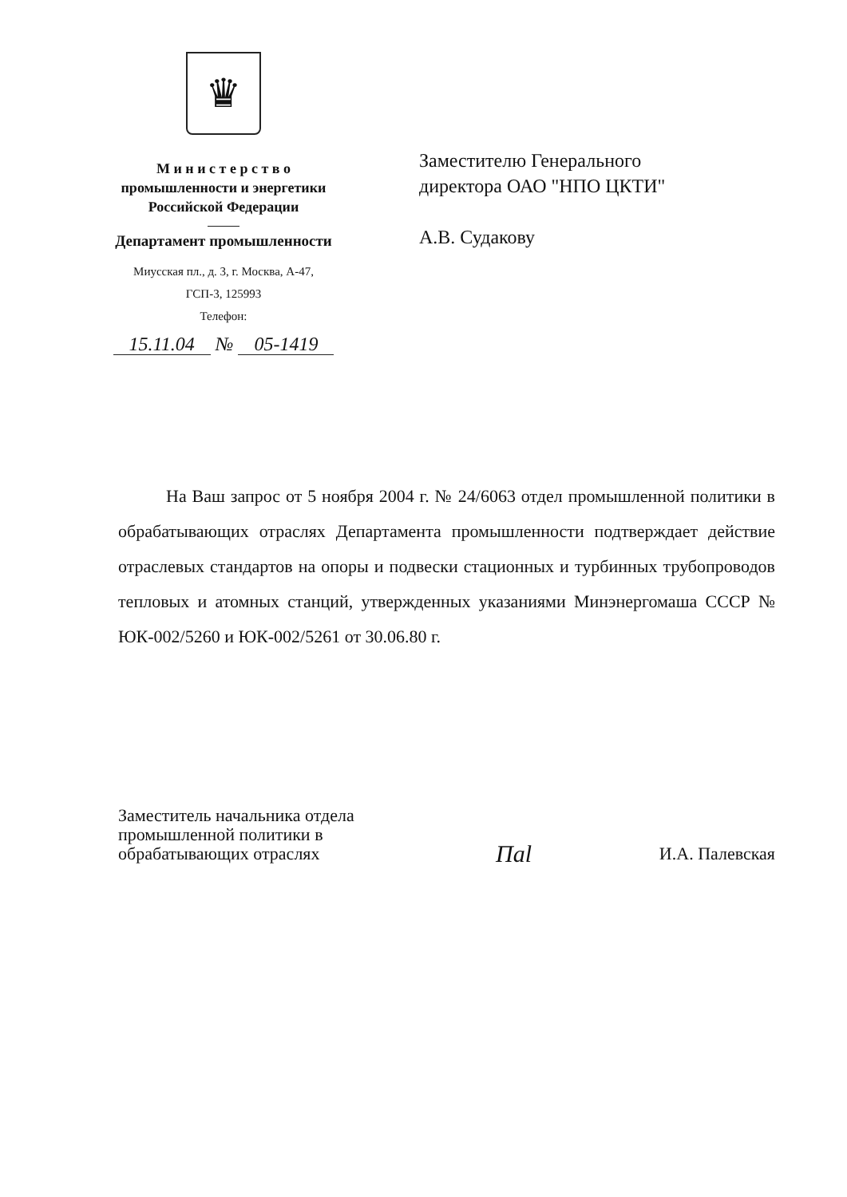♛
М и н и с т е р с т в о
промышленности и энергетики
Российской Федерации
Департамент промышленности
Миусская пл., д. 3, г. Москва, А-47,
ГСП-3, 125993
Телефон:
15.11.04 № 05-1419
Заместителю Генерального
директора ОАО "НПО ЦКТИ"
А.В. Судакову
На Ваш запрос от 5 ноября 2004 г. № 24/6063 отдел промышленной политики в обрабатывающих отраслях Департамента промышленности подтверждает действие отраслевых стандартов на опоры и подвески стационных и турбинных трубопроводов тепловых и атомных станций, утвержденных указаниями Минэнергомаша СССР № ЮК-002/5260 и ЮК-002/5261 от 30.06.80 г.
Заместитель начальника отдела
промышленной политики в
обрабатывающих отраслях
Паl
И.А. Палевская